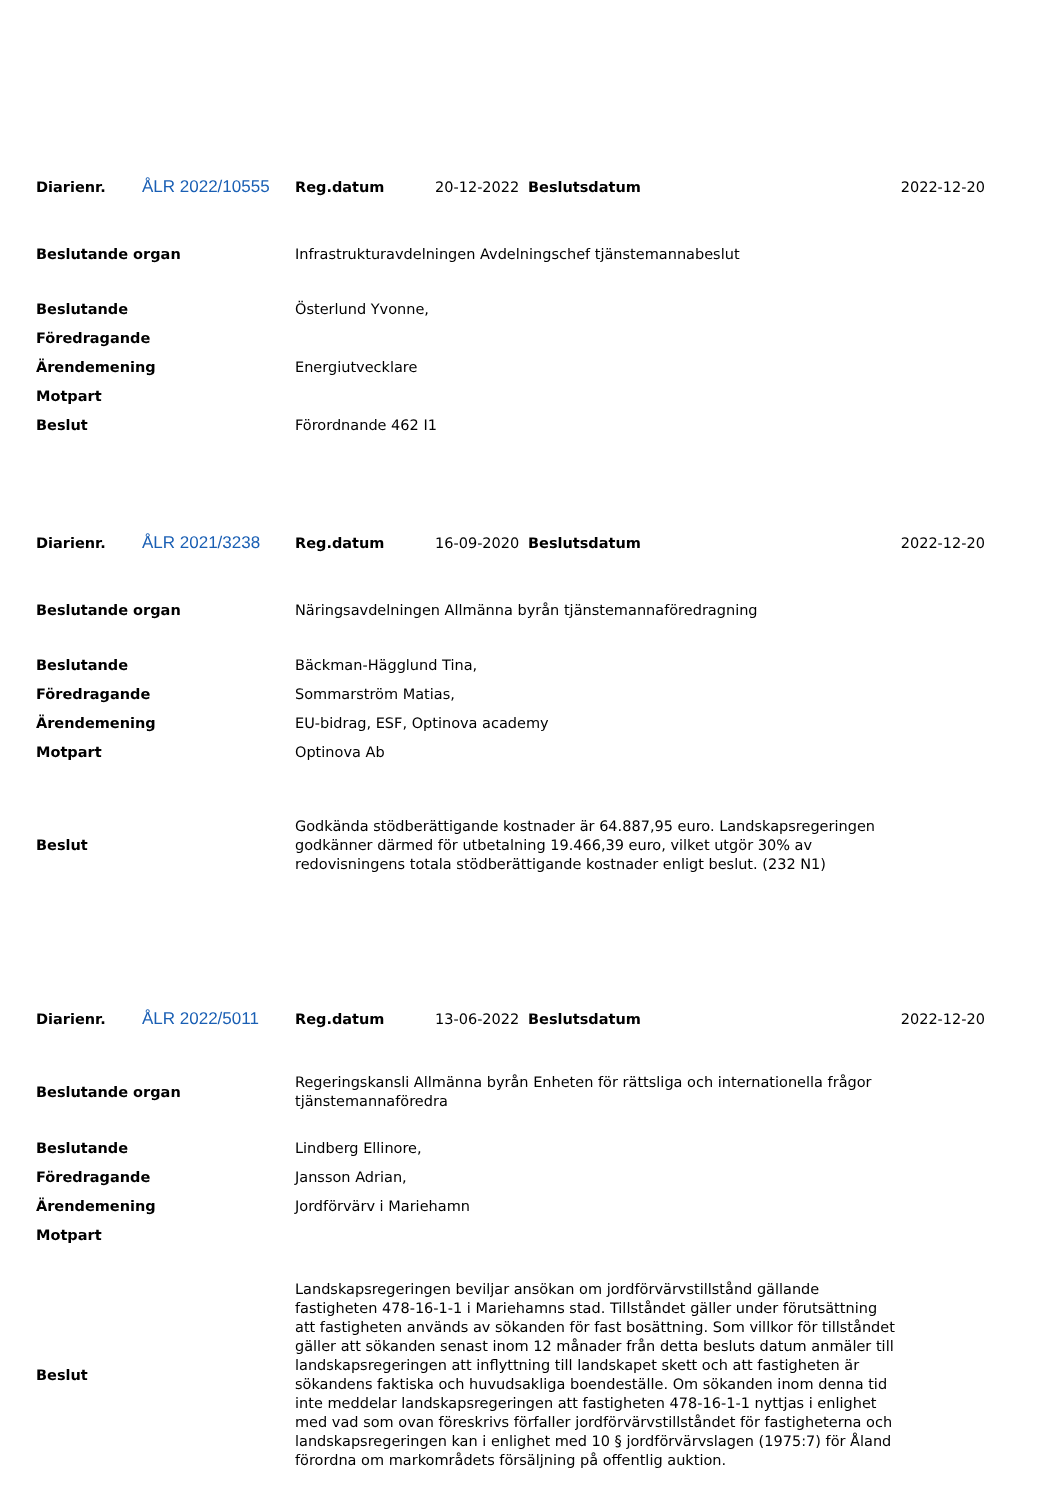| Diarienr. | ÅLR 2022/10555 | Reg.datum | 20-12-2022 | Beslutsdatum | 2022-12-20 |
| Beslutande organ | Infrastrukturavdelningen Avdelningschef tjänstemannabeslut |
| Beslutande | Österlund Yvonne, |
| Föredragande | |
| Ärendemening | Energiutvecklare |
| Motpart | |
| Beslut | Förordnande 462 I1 |
| Diarienr. | ÅLR 2021/3238 | Reg.datum | 16-09-2020 | Beslutsdatum | 2022-12-20 |
| Beslutande organ | Näringsavdelningen Allmänna byrån tjänstemannaföredragning |
| Beslutande | Bäckman-Hägglund Tina, |
| Föredragande | Sommarström Matias, |
| Ärendemening | EU-bidrag, ESF, Optinova academy |
| Motpart | Optinova Ab |
| Beslut | Godkända stödberättigande kostnader är 64.887,95 euro. Landskapsregeringen godkänner därmed för utbetalning 19.466,39 euro, vilket utgör 30% av redovisningens totala stödberättigande kostnader enligt beslut. (232 N1) |
| Diarienr. | ÅLR 2022/5011 | Reg.datum | 13-06-2022 | Beslutsdatum | 2022-12-20 |
| Beslutande organ | Regeringskansli Allmänna byrån Enheten för rättsliga och internationella frågor tjänstemannaföredra |
| Beslutande | Lindberg Ellinore, |
| Föredragande | Jansson Adrian, |
| Ärendemening | Jordförvärv i Mariehamn |
| Motpart | |
| Beslut | Landskapsregeringen beviljar ansökan om jordförvärvstillstånd gällande fastigheten 478-16-1-1 i Mariehamns stad. Tillståndet gäller under förutsättning att fastigheten används av sökanden för fast bosättning. Som villkor för tillståndet gäller att sökanden senast inom 12 månader från detta besluts datum anmäler till landskapsregeringen att inflyttning till landskapet skett och att fastigheten är sökandens faktiska och huvudsakliga boendeställe. Om sökanden inom denna tid inte meddelar landskapsregeringen att fastigheten 478-16-1-1 nyttjas i enlighet med vad som ovan föreskrivs förfaller jordförvärvstillståndet för fastigheterna och landskapsregeringen kan i enlighet med 10 § jordförvärvslagen (1975:7) för Åland förordna om markområdets försäljning på offentlig auktion. |